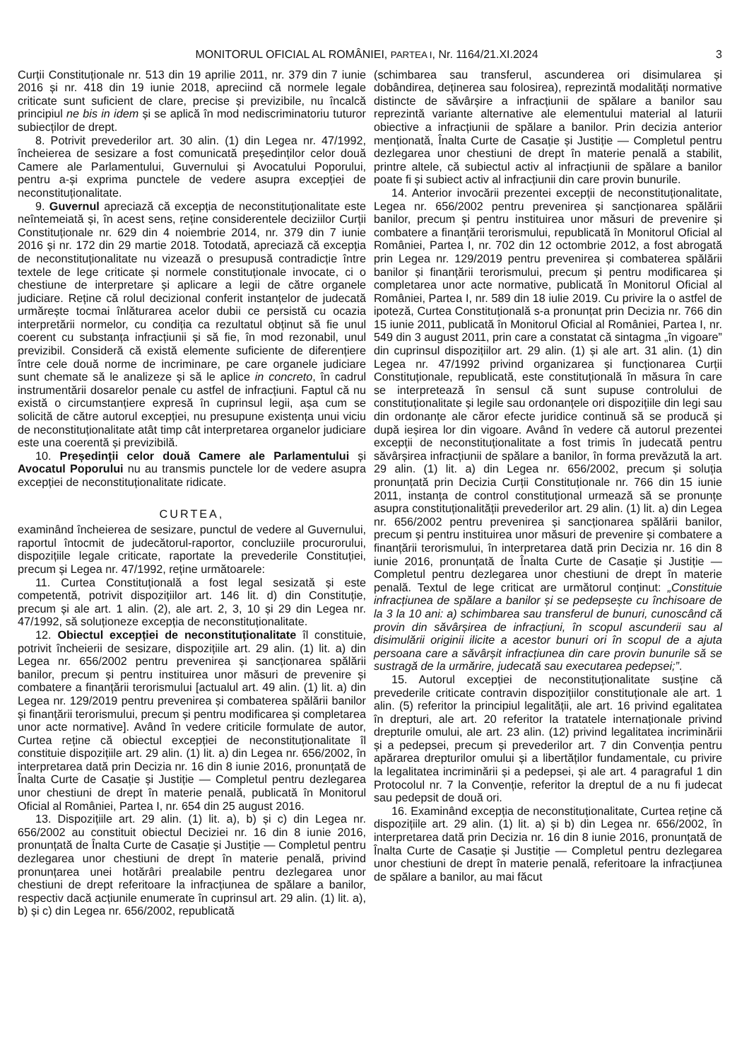MONITORUL OFICIAL AL ROMÂNIEI, PARTEA I, Nr. 1164/21.XI.2024 3
Curții Constituționale nr. 513 din 19 aprilie 2011, nr. 379 din 7 iunie 2016 și nr. 418 din 19 iunie 2018, apreciind că normele legale criticate sunt suficient de clare, precise și previzibile, nu încalcă principiul ne bis in idem și se aplică în mod nediscriminatoriu tuturor subiecților de drept.
8. Potrivit prevederilor art. 30 alin. (1) din Legea nr. 47/1992, încheierea de sesizare a fost comunicată președinților celor două Camere ale Parlamentului, Guvernului și Avocatului Poporului, pentru a-și exprima punctele de vedere asupra excepției de neconstituționalitate.
9. Guvernul apreciază că excepția de neconstituționalitate este neîntemeiată și, în acest sens, reține considerentele deciziilor Curții Constituționale nr. 629 din 4 noiembrie 2014, nr. 379 din 7 iunie 2016 și nr. 172 din 29 martie 2018. Totodată, apreciază că excepția de neconstituționalitate nu vizează o presupusă contradicție între textele de lege criticate și normele constituționale invocate, ci o chestiune de interpretare și aplicare a legii de către organele judiciare. Reține că rolul decizional conferit instanțelor de judecată urmărește tocmai înlăturarea acelor dubii ce persistă cu ocazia interpretării normelor, cu condiția ca rezultatul obținut să fie unul coerent cu substanța infracțiunii și să fie, în mod rezonabil, unul previzibil. Consideră că există elemente suficiente de diferențiere între cele două norme de incriminare, pe care organele judiciare sunt chemate să le analizeze și să le aplice in concreto, în cadrul instrumentării dosarelor penale cu astfel de infracțiuni. Faptul că nu există o circumstanțiere expresă în cuprinsul legii, așa cum se solicită de către autorul excepției, nu presupune existența unui viciu de neconstituționalitate atât timp cât interpretarea organelor judiciare este una coerentă și previzibilă.
10. Președinții celor două Camere ale Parlamentului și Avocatul Poporului nu au transmis punctele lor de vedere asupra excepției de neconstituționalitate ridicate.
CURTEA,
examinând încheierea de sesizare, punctul de vedere al Guvernului, raportul întocmit de judecătorul-raportor, concluziile procurorului, dispozițiile legale criticate, raportate la prevederile Constituției, precum și Legea nr. 47/1992, reține următoarele:
11. Curtea Constituțională a fost legal sesizată și este competentă, potrivit dispozițiilor art. 146 lit. d) din Constituție, precum și ale art. 1 alin. (2), ale art. 2, 3, 10 și 29 din Legea nr. 47/1992, să soluționeze excepția de neconstituționalitate.
12. Obiectul excepției de neconstituționalitate îl constituie, potrivit încheierii de sesizare, dispozițiile art. 29 alin. (1) lit. a) din Legea nr. 656/2002 pentru prevenirea și sancționarea spălării banilor, precum și pentru instituirea unor măsuri de prevenire și combatere a finanțării terorismului [actualul art. 49 alin. (1) lit. a) din Legea nr. 129/2019 pentru prevenirea și combaterea spălării banilor și finanțării terorismului, precum și pentru modificarea și completarea unor acte normative]. Având în vedere criticile formulate de autor, Curtea reține că obiectul excepției de neconstituționalitate îl constituie dispozițiile art. 29 alin. (1) lit. a) din Legea nr. 656/2002, în interpretarea dată prin Decizia nr. 16 din 8 iunie 2016, pronunțată de Înalta Curte de Casație și Justiție — Completul pentru dezlegarea unor chestiuni de drept în materie penală, publicată în Monitorul Oficial al României, Partea I, nr. 654 din 25 august 2016.
13. Dispozițiile art. 29 alin. (1) lit. a), b) și c) din Legea nr. 656/2002 au constituit obiectul Deciziei nr. 16 din 8 iunie 2016, pronunțată de Înalta Curte de Casație și Justiție — Completul pentru dezlegarea unor chestiuni de drept în materie penală, privind pronunțarea unei hotărâri prealabile pentru dezlegarea unor chestiuni de drept referitoare la infracțiunea de spălare a banilor, respectiv dacă acțiunile enumerate în cuprinsul art. 29 alin. (1) lit. a), b) și c) din Legea nr. 656/2002, republicată
(schimbarea sau transferul, ascunderea ori disimularea și dobândirea, deținerea sau folosirea), reprezintă modalități normative distincte de săvârșire a infracțiunii de spălare a banilor sau reprezintă variante alternative ale elementului material al laturii obiective a infracțiunii de spălare a banilor. Prin decizia anterior menționată, Înalta Curte de Casație și Justiție — Completul pentru dezlegarea unor chestiuni de drept în materie penală a stabilit, printre altele, că subiectul activ al infracțiunii de spălare a banilor poate fi și subiect activ al infracțiunii din care provin bunurile.
14. Anterior invocării prezentei excepții de neconstituționalitate, Legea nr. 656/2002 pentru prevenirea și sancționarea spălării banilor, precum și pentru instituirea unor măsuri de prevenire și combatere a finanțării terorismului, republicată în Monitorul Oficial al României, Partea I, nr. 702 din 12 octombrie 2012, a fost abrogată prin Legea nr. 129/2019 pentru prevenirea și combaterea spălării banilor și finanțării terorismului, precum și pentru modificarea și completarea unor acte normative, publicată în Monitorul Oficial al României, Partea I, nr. 589 din 18 iulie 2019. Cu privire la o astfel de ipoteză, Curtea Constituțională s-a pronunțat prin Decizia nr. 766 din 15 iunie 2011, publicată în Monitorul Oficial al României, Partea I, nr. 549 din 3 august 2011, prin care a constatat că sintagma „în vigoare” din cuprinsul dispozițiilor art. 29 alin. (1) și ale art. 31 alin. (1) din Legea nr. 47/1992 privind organizarea și funcționarea Curții Constituționale, republicată, este constituțională în măsura în care se interpretează în sensul că sunt supuse controlului de constituționalitate și legile sau ordonanțele ori dispozițiile din legi sau din ordonanțe ale căror efecte juridice continuă să se producă și după ieșirea lor din vigoare. Având în vedere că autorul prezentei excepții de neconstituționalitate a fost trimis în judecată pentru săvârșirea infracțiunii de spălare a banilor, în forma prevăzută la art. 29 alin. (1) lit. a) din Legea nr. 656/2002, precum și soluția pronunțată prin Decizia Curții Constituționale nr. 766 din 15 iunie 2011, instanța de control constituțional urmează să se pronunțe asupra constituționalității prevederilor art. 29 alin. (1) lit. a) din Legea nr. 656/2002 pentru prevenirea și sancționarea spălării banilor, precum și pentru instituirea unor măsuri de prevenire și combatere a finanțării terorismului, în interpretarea dată prin Decizia nr. 16 din 8 iunie 2016, pronunțată de Înalta Curte de Casație și Justiție — Completul pentru dezlegarea unor chestiuni de drept în materie penală. Textul de lege criticat are următorul conținut: „Constituie infracțiunea de spălare a banilor și se pedepsește cu închisoare de la 3 la 10 ani: a) schimbarea sau transferul de bunuri, cunoscând că provin din săvârșirea de infracțiuni, în scopul ascunderii sau al disimulării originii ilicite a acestor bunuri ori în scopul de a ajuta persoana care a săvârșit infracțiunea din care provin bunurile să se sustragă de la urmărire, judecată sau executarea pedepsei;”.
15. Autorul excepției de neconstituționalitate susține că prevederile criticate contravin dispozițiilor constituționale ale art. 1 alin. (5) referitor la principiul legalității, ale art. 16 privind egalitatea în drepturi, ale art. 20 referitor la tratatele internaționale privind drepturile omului, ale art. 23 alin. (12) privind legalitatea incriminării și a pedepsei, precum și prevederilor art. 7 din Convenția pentru apărarea drepturilor omului și a libertăților fundamentale, cu privire la legalitatea incriminării și a pedepsei, și ale art. 4 paragraful 1 din Protocolul nr. 7 la Convenție, referitor la dreptul de a nu fi judecat sau pedepsit de două ori.
16. Examinând excepția de neconstituționalitate, Curtea reține că dispozițiile art. 29 alin. (1) lit. a) și b) din Legea nr. 656/2002, în interpretarea dată prin Decizia nr. 16 din 8 iunie 2016, pronunțată de Înalta Curte de Casație și Justiție — Completul pentru dezlegarea unor chestiuni de drept în materie penală, referitoare la infracțiunea de spălare a banilor, au mai făcut